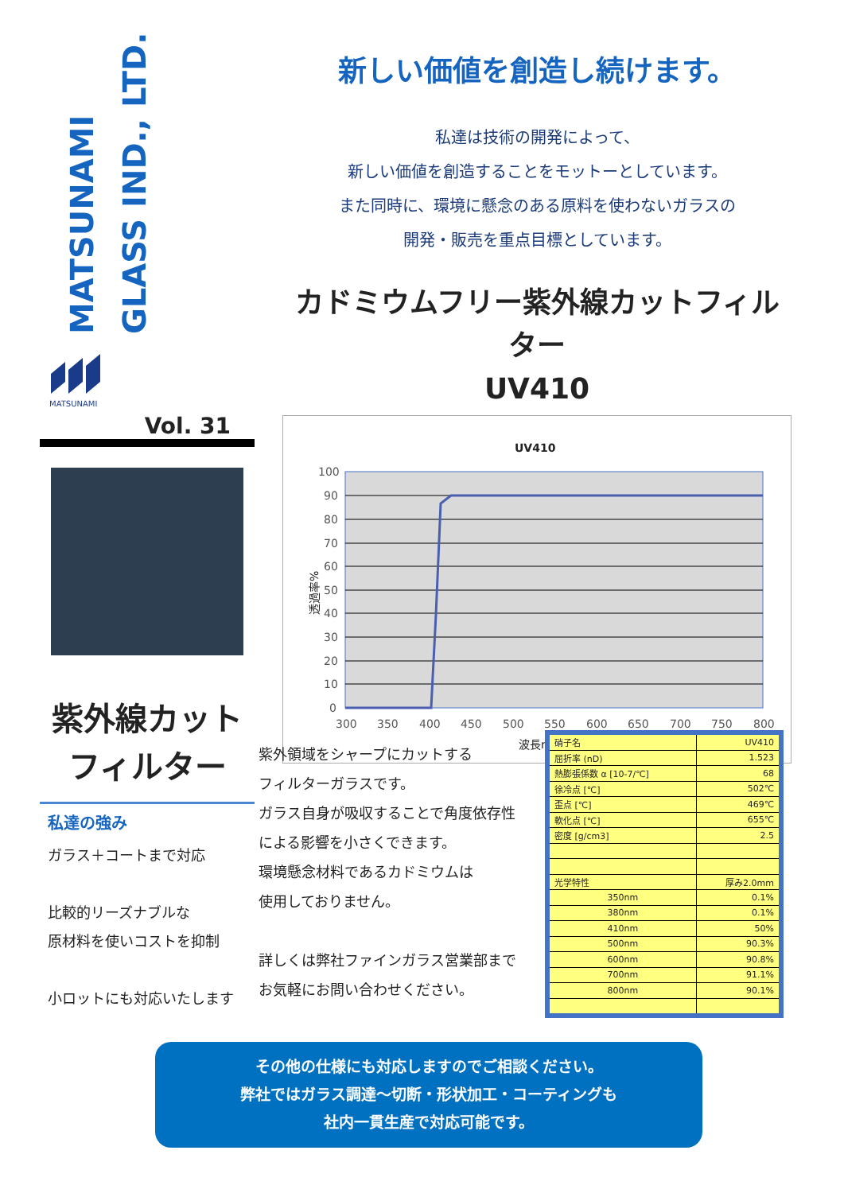MATSUNAMI
GLASS IND., LTD.
MATSUNAMI
Vol. 31
紫外線カット
フィルター
私達の強み
ガラス＋コートまで対応
比較的リーズナブルな
原材料を使いコストを抑制
小ロットにも対応いたします
新しい価値を創造し続けます。
私達は技術の開発によって、
新しい価値を創造することをモットーとしています。
また同時に、環境に懸念のある原料を使わないガラスの
開発・販売を重点目標としています。
カドミウムフリー紫外線カットフィルター
UV410
UV410
100
90
80
70
60
50
40
30
20
10
0
300
350
400
450
500
550
600
650
700
750
800
波長nm
透過率%
紫外領域をシャープにカットする
フィルターガラスです。
ガラス自身が吸収することで角度依存性
による影響を小さくできます。
環境懸念材料であるカドミウムは
使用しておりません。
詳しくは弊社ファインガラス営業部まで
お気軽にお問い合わせください。
| 硝子名 | UV410 |
| 屈折率 (nD) | 1.523 |
| 熱膨張係数 α [10-7/℃] | 68 |
| 徐冷点 [℃] | 502℃ |
| 歪点 [℃] | 469℃ |
| 軟化点 [℃] | 655℃ |
| 密度 [g/cm3] | 2.5 |
| 光学特性 | 厚み2.0mm |
| 350nm | 0.1% |
| 380nm | 0.1% |
| 410nm | 50% |
| 500nm | 90.3% |
| 600nm | 90.8% |
| 700nm | 91.1% |
| 800nm | 90.1% |
その他の仕様にも対応しますのでご相談ください。
弊社ではガラス調達～切断・形状加工・コーティングも
社内一貫生産で対応可能です。